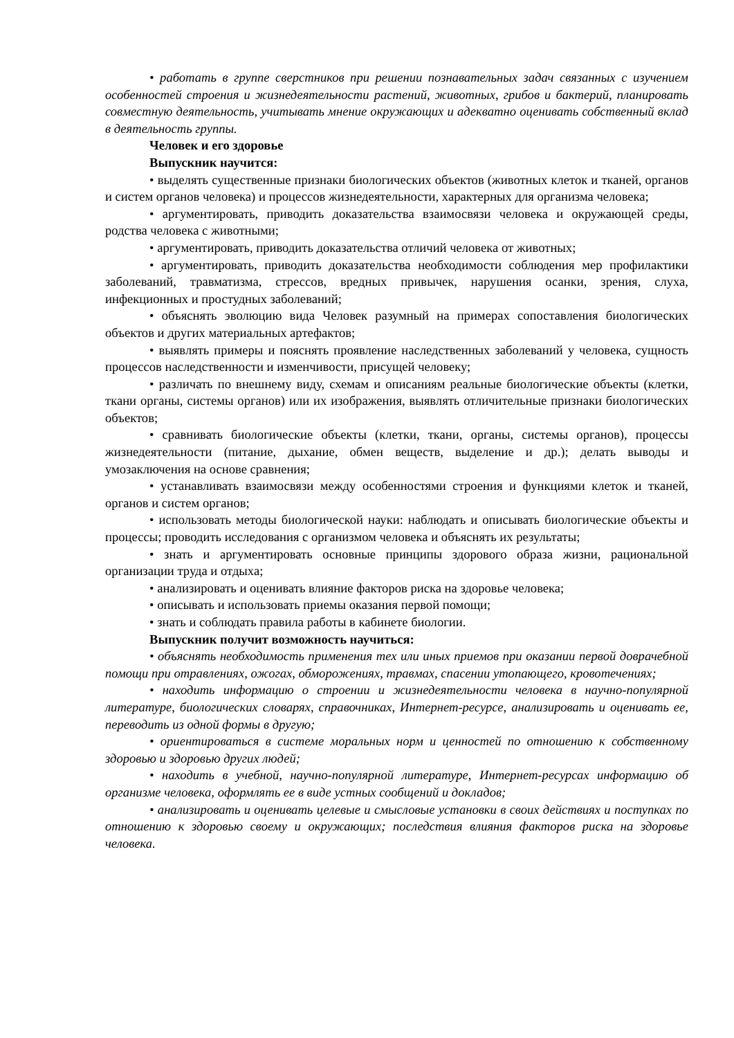• работать в группе сверстников при решении познавательных задач связанных с изучением особенностей строения и жизнедеятельности растений, животных, грибов и бактерий, планировать совместную деятельность, учитывать мнение окружающих и адекватно оценивать собственный вклад в деятельность группы.
Человек и его здоровье
Выпускник научится:
• выделять существенные признаки биологических объектов (животных клеток и тканей, органов и систем органов человека) и процессов жизнедеятельности, характерных для организма человека;
• аргументировать, приводить доказательства взаимосвязи человека и окружающей среды, родства человека с животными;
• аргументировать, приводить доказательства отличий человека от животных;
• аргументировать, приводить доказательства необходимости соблюдения мер профилактики заболеваний, травматизма, стрессов, вредных привычек, нарушения осанки, зрения, слуха, инфекционных и простудных заболеваний;
• объяснять эволюцию вида Человек разумный на примерах сопоставления биологических объектов и других материальных артефактов;
• выявлять примеры и пояснять проявление наследственных заболеваний у человека, сущность процессов наследственности и изменчивости, присущей человеку;
• различать по внешнему виду, схемам и описаниям реальные биологические объекты (клетки, ткани органы, системы органов) или их изображения, выявлять отличительные признаки биологических объектов;
• сравнивать биологические объекты (клетки, ткани, органы, системы органов), процессы жизнедеятельности (питание, дыхание, обмен веществ, выделение и др.); делать выводы и умозаключения на основе сравнения;
• устанавливать взаимосвязи между особенностями строения и функциями клеток и тканей, органов и систем органов;
• использовать методы биологической науки: наблюдать и описывать биологические объекты и процессы; проводить исследования с организмом человека и объяснять их результаты;
• знать и аргументировать основные принципы здорового образа жизни, рациональной организации труда и отдыха;
• анализировать и оценивать влияние факторов риска на здоровье человека;
• описывать и использовать приемы оказания первой помощи;
• знать и соблюдать правила работы в кабинете биологии.
Выпускник получит возможность научиться:
• объяснять необходимость применения тех или иных приемов при оказании первой доврачебной помощи при отравлениях, ожогах, обморожениях, травмах, спасении утопающего, кровотечениях;
• находить информацию о строении и жизнедеятельности человека в научно-популярной литературе, биологических словарях, справочниках, Интернет-ресурсе, анализировать и оценивать ее, переводить из одной формы в другую;
• ориентироваться в системе моральных норм и ценностей по отношению к собственному здоровью и здоровью других людей;
• находить в учебной, научно-популярной литературе, Интернет-ресурсах информацию об организме человека, оформлять ее в виде устных сообщений и докладов;
• анализировать и оценивать целевые и смысловые установки в своих действиях и поступках по отношению к здоровью своему и окружающих; последствия влияния факторов риска на здоровье человека.